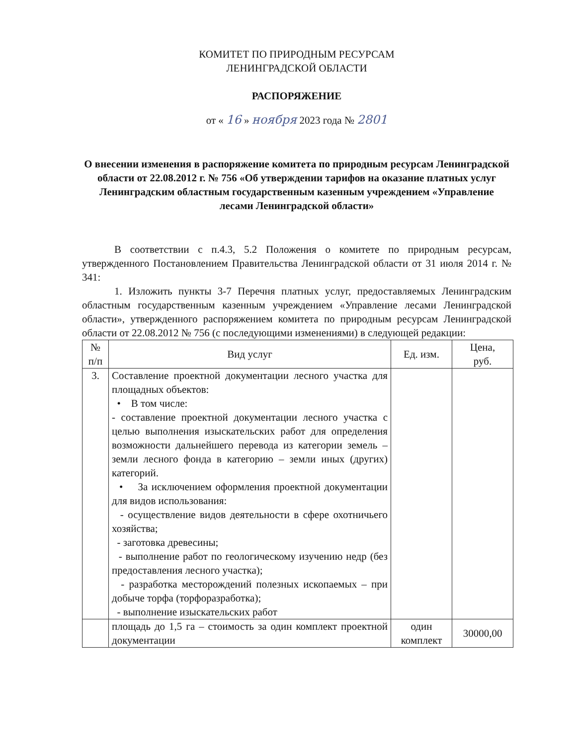КОМИТЕТ ПО ПРИРОДНЫМ РЕСУРСАМ
ЛЕНИНГРАДСКОЙ ОБЛАСТИ
РАСПОРЯЖЕНИЕ
от « 16 » ноября 2023 года № 2801
О внесении изменения в распоряжение комитета по природным ресурсам Ленинградской области от 22.08.2012 г. № 756 «Об утверждении тарифов на оказание платных услуг Ленинградским областным государственным казенным учреждением «Управление лесами Ленинградской области»
В соответствии с п.4.3, 5.2 Положения о комитете по природным ресурсам, утвержденного Постановлением Правительства Ленинградской области от 31 июля 2014 г. № 341:
1. Изложить пункты 3-7 Перечня платных услуг, предоставляемых Ленинградским областным государственным казенным учреждением «Управление лесами Ленинградской области», утвержденного распоряжением комитета по природным ресурсам Ленинградской области от 22.08.2012 № 756 (с последующими изменениями) в следующей редакции:
| № п/п | Вид услуг | Ед. изм. | Цена, руб. |
| --- | --- | --- | --- |
| 3. | Составление проектной документации лесного участка для площадных объектов: • В том числе: - составление проектной документации лесного участка с целью выполнения изыскательских работ для определения возможности дальнейшего перевода из категории земель – земли лесного фонда в категорию – земли иных (других) категорий. • За исключением оформления проектной документации для видов использования: - осуществление видов деятельности в сфере охотничьего хозяйства; - заготовка древесины; - выполнение работ по геологическому изучению недр (без предоставления лесного участка); - разработка месторождений полезных ископаемых – при добыче торфа (торфоразработка); - выполнение изыскательских работ | | |
| | площадь до 1,5 га – стоимость за один комплект проектной документации | один комплект | 30000,00 |